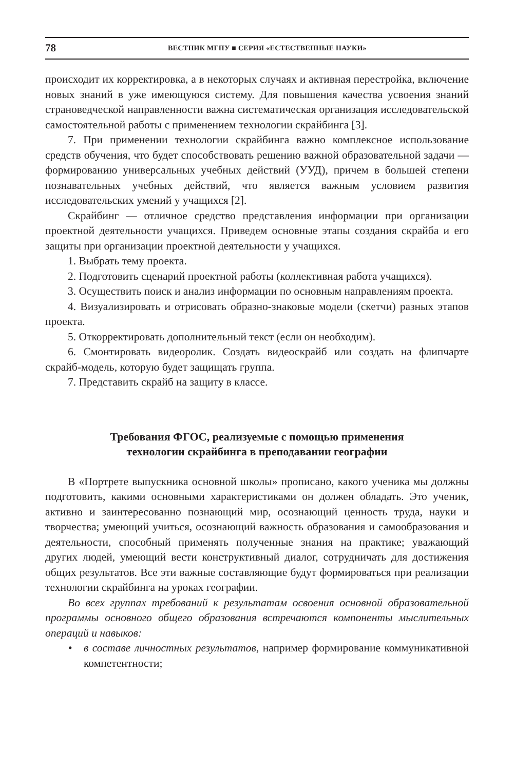78
ВЕСТНИК МГПУ ■ СЕРИЯ «ЕСТЕСТВЕННЫЕ НАУКИ»
происходит их корректировка, а в некоторых случаях и активная перестройка, включение новых знаний в уже имеющуюся систему. Для повышения качества усвоения знаний страноведческой направленности важна систематическая организация исследовательской самостоятельной работы с применением технологии скрайбинга [3].
7. При применении технологии скрайбинга важно комплексное использование средств обучения, что будет способствовать решению важной образовательной задачи — формированию универсальных учебных действий (УУД), причем в большей степени познавательных учебных действий, что является важным условием развития исследовательских умений у учащихся [2].
Скрайбинг — отличное средство представления информации при организации проектной деятельности учащихся. Приведем основные этапы создания скрайба и его защиты при организации проектной деятельности у учащихся.
1. Выбрать тему проекта.
2. Подготовить сценарий проектной работы (коллективная работа учащихся).
3. Осуществить поиск и анализ информации по основным направлениям проекта.
4. Визуализировать и отрисовать образно-знаковые модели (скетчи) разных этапов проекта.
5. Откорректировать дополнительный текст (если он необходим).
6. Смонтировать видеоролик. Создать видеоскрайб или создать на флипчарте скрайб-модель, которую будет защищать группа.
7. Представить скрайб на защиту в классе.
Требования ФГОС, реализуемые с помощью применения
технологии скрайбинга в преподавании географии
В «Портрете выпускника основной школы» прописано, какого ученика мы должны подготовить, какими основными характеристиками он должен обладать. Это ученик, активно и заинтересованно познающий мир, осознающий ценность труда, науки и творчества; умеющий учиться, осознающий важность образования и самообразования и деятельности, способный применять полученные знания на практике; уважающий других людей, умеющий вести конструктивный диалог, сотрудничать для достижения общих результатов. Все эти важные составляющие будут формироваться при реализации технологии скрайбинга на уроках географии.
Во всех группах требований к результатам освоения основной образовательной программы основного общего образования встречаются компоненты мыслительных операций и навыков:
• в составе личностных результатов, например формирование коммуникативной компетентности;